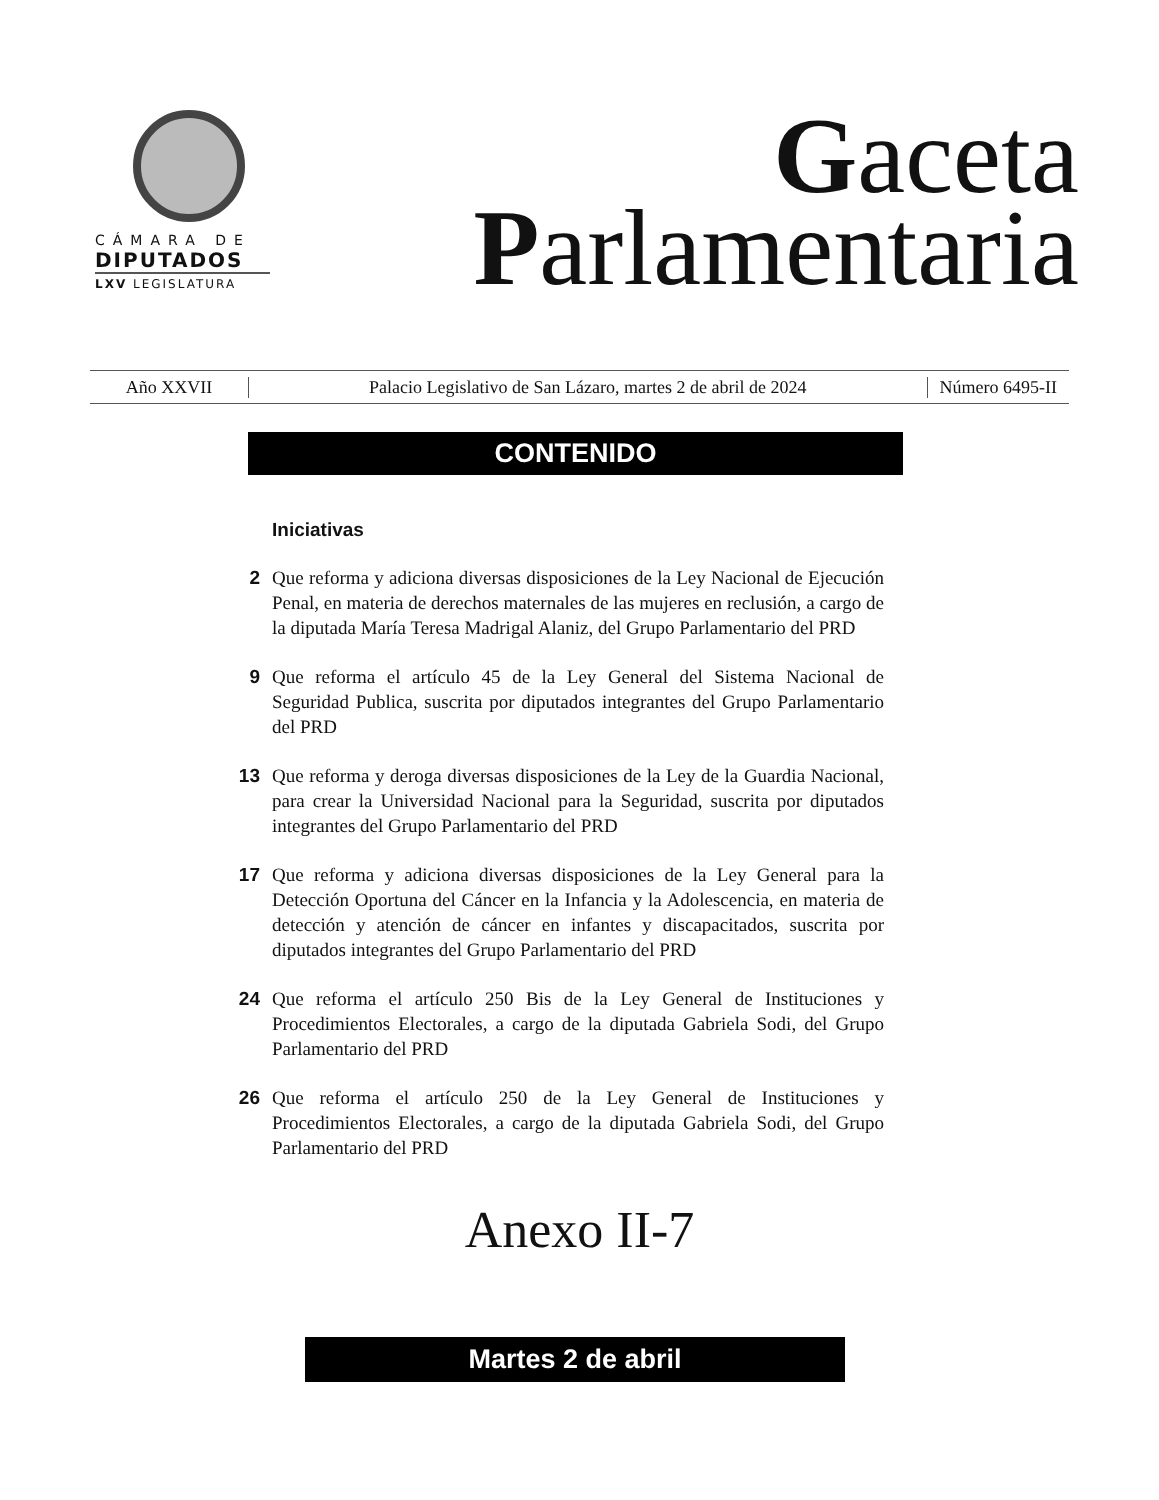CÁMARA DE
DIPUTADOS
LXV LEGISLATURA
Gaceta
Parlamentaria
Año XXVII
Palacio Legislativo de San Lázaro, martes 2 de abril de 2024
Número 6495-II
CONTENIDO
Iniciativas
2 Que reforma y adiciona diversas disposiciones de la Ley Nacional de Ejecución Penal, en materia de derechos maternales de las mujeres en reclusión, a cargo de la diputada María Teresa Madrigal Alaniz, del Grupo Parlamentario del PRD
9 Que reforma el artículo 45 de la Ley General del Sistema Nacional de Seguridad Publica, suscrita por diputados integrantes del Grupo Parlamentario del PRD
13 Que reforma y deroga diversas disposiciones de la Ley de la Guardia Nacional, para crear la Universidad Nacional para la Seguridad, suscrita por diputados integrantes del Grupo Parlamentario del PRD
17 Que reforma y adiciona diversas disposiciones de la Ley General para la Detección Oportuna del Cáncer en la Infancia y la Adolescencia, en materia de detección y atención de cáncer en infantes y discapacitados, suscrita por diputados integrantes del Grupo Parlamentario del PRD
24 Que reforma el artículo 250 Bis de la Ley General de Instituciones y Procedimientos Electorales, a cargo de la diputada Gabriela Sodi, del Grupo Parlamentario del PRD
26 Que reforma el artículo 250 de la Ley General de Instituciones y Procedimientos Electorales, a cargo de la diputada Gabriela Sodi, del Grupo Parlamentario del PRD
Anexo II-7
Martes 2 de abril